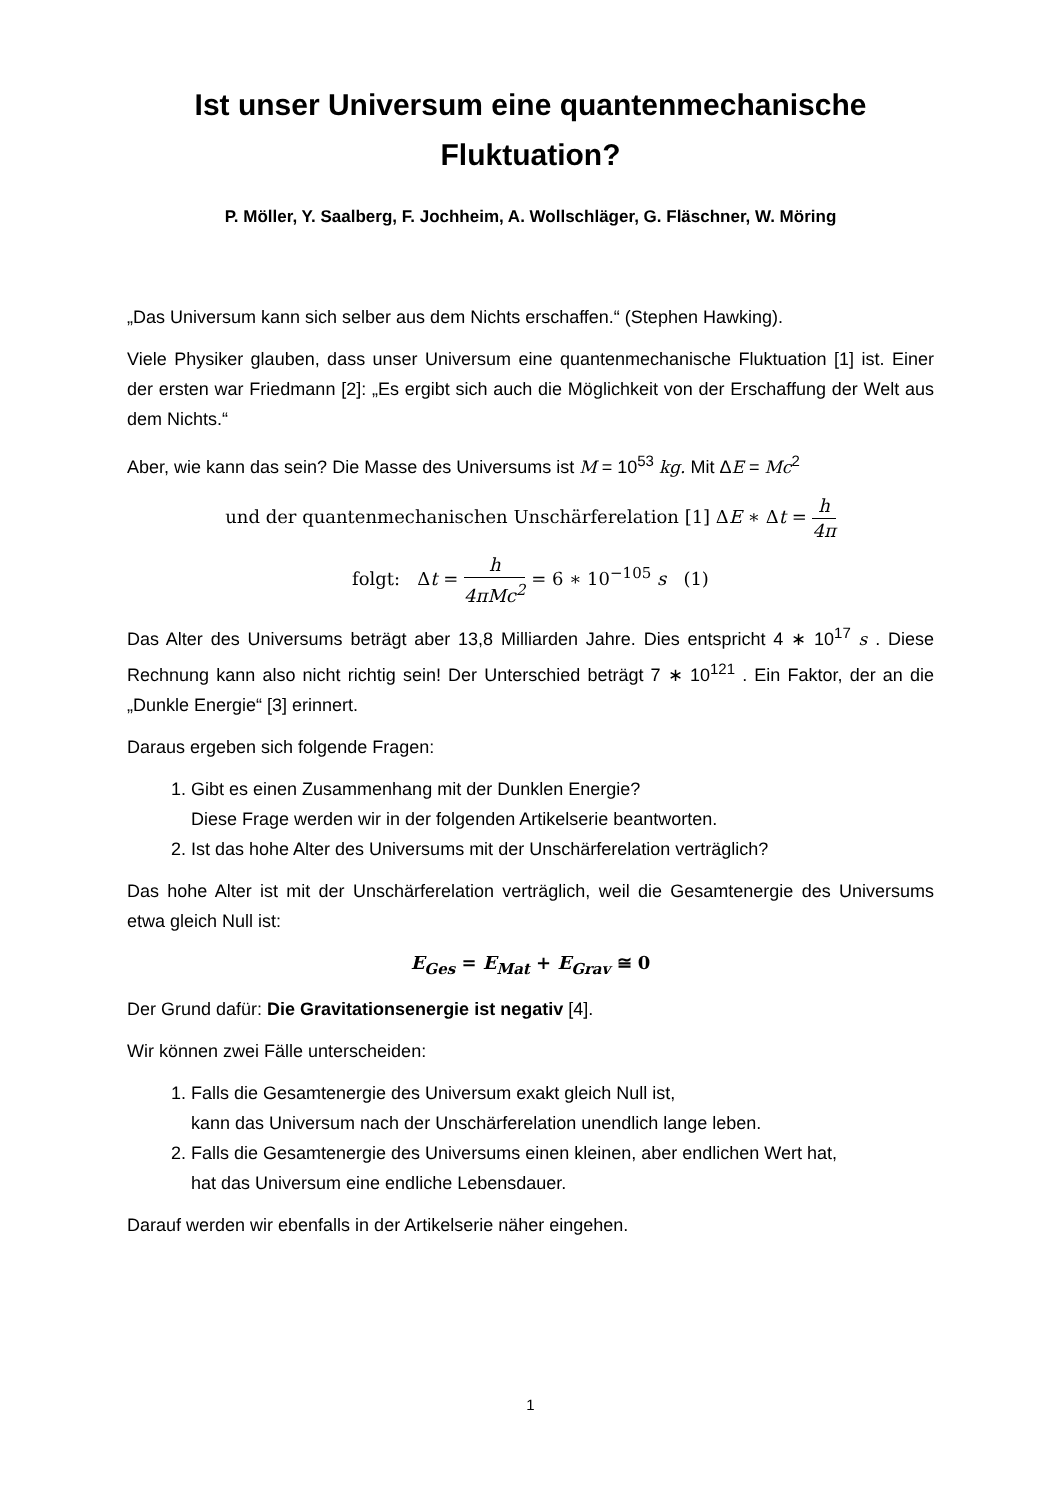Ist unser Universum eine quantenmechanische Fluktuation?
P. Möller, Y. Saalberg, F. Jochheim, A. Wollschläger, G. Fläschner, W. Möring
„Das Universum kann sich selber aus dem Nichts erschaffen.“ (Stephen Hawking).
Viele Physiker glauben, dass unser Universum eine quantenmechanische Fluktuation [1] ist. Einer der ersten war Friedmann [2]: „Es ergibt sich auch die Möglichkeit von der Erschaffung der Welt aus dem Nichts.“
Aber, wie kann das sein? Die Masse des Universums ist M = 10<sup>53</sup> kg. Mit ΔE = Mc<sup>2</sup>
und der quantenmechanischen Unschärferelation [1] ΔE ∗ Δt = h 4π
folgt: Δt = h 4πMc<sup>2</sup> = 6 ∗ 10<sup>−105</sup> s (1)
Das Alter des Universums beträgt aber 13,8 Milliarden Jahre. Dies entspricht 4 ∗ 10<sup>17</sup> s . Diese Rechnung kann also nicht richtig sein! Der Unterschied beträgt 7 ∗ 10<sup>121</sup> . Ein Faktor, der an die „Dunkle Energie“ [3] erinnert.
Daraus ergeben sich folgende Fragen:
1. Gibt es einen Zusammenhang mit der Dunklen Energie?
Diese Frage werden wir in der folgenden Artikelserie beantworten.
2. Ist das hohe Alter des Universums mit der Unschärferelation verträglich?
Das hohe Alter ist mit der Unschärferelation verträglich, weil die Gesamtenergie des Universums etwa gleich Null ist:
E<sub>Ges</sub> = E<sub>Mat</sub> + E<sub>Grav</sub> ≅ 0
Der Grund dafür: Die Gravitationsenergie ist negativ [4].
Wir können zwei Fälle unterscheiden:
1. Falls die Gesamtenergie des Universum exakt gleich Null ist,
kann das Universum nach der Unschärferelation unendlich lange leben.
2. Falls die Gesamtenergie des Universums einen kleinen, aber endlichen Wert hat,
hat das Universum eine endliche Lebensdauer.
Darauf werden wir ebenfalls in der Artikelserie näher eingehen.
1